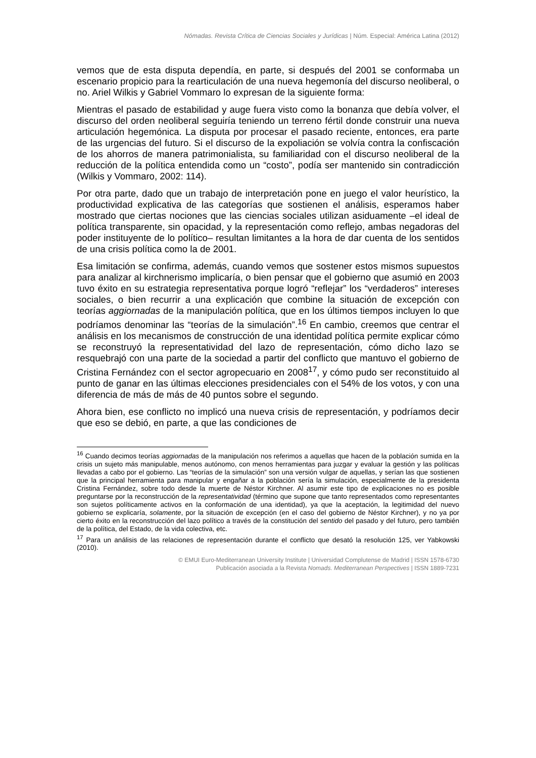Nómadas. Revista Crítica de Ciencias Sociales y Jurídicas | Núm. Especial: América Latina (2012)
vemos que de esta disputa dependía, en parte, si después del 2001 se conformaba un escenario propicio para la rearticulación de una nueva hegemonía del discurso neoliberal, o no. Ariel Wilkis y Gabriel Vommaro lo expresan de la siguiente forma:
Mientras el pasado de estabilidad y auge fuera visto como la bonanza que debía volver, el discurso del orden neoliberal seguiría teniendo un terreno fértil donde construir una nueva articulación hegemónica. La disputa por procesar el pasado reciente, entonces, era parte de las urgencias del futuro. Si el discurso de la expoliación se volvía contra la confiscación de los ahorros de manera patrimonialista, su familiaridad con el discurso neoliberal de la reducción de la política entendida como un “costo”, podía ser mantenido sin contradicción (Wilkis y Vommaro, 2002: 114).
Por otra parte, dado que un trabajo de interpretación pone en juego el valor heurístico, la productividad explicativa de las categorías que sostienen el análisis, esperamos haber mostrado que ciertas nociones que las ciencias sociales utilizan asiduamente –el ideal de política transparente, sin opacidad, y la representación como reflejo, ambas negadoras del poder instituyente de lo político– resultan limitantes a la hora de dar cuenta de los sentidos de una crisis política como la de 2001.
Esa limitación se confirma, además, cuando vemos que sostener estos mismos supuestos para analizar al kirchnerismo implicaría, o bien pensar que el gobierno que asumió en 2003 tuvo éxito en su estrategia representativa porque logró “reflejar” los “verdaderos” intereses sociales, o bien recurrir a una explicación que combine la situación de excepción con teorías aggiornadas de la manipulación política, que en los últimos tiempos incluyen lo que podríamos denominar las “teorías de la simulación”.<sup>16</sup> En cambio, creemos que centrar el análisis en los mecanismos de construcción de una identidad política permite explicar cómo se reconstruyó la representatividad del lazo de representación, cómo dicho lazo se resquebrajó con una parte de la sociedad a partir del conflicto que mantuvo el gobierno de Cristina Fernández con el sector agropecuario en 2008<sup>17</sup>, y cómo pudo ser reconstituido al punto de ganar en las últimas elecciones presidenciales con el 54% de los votos, y con una diferencia de más de más de 40 puntos sobre el segundo.
Ahora bien, ese conflicto no implicó una nueva crisis de representación, y podríamos decir que eso se debió, en parte, a que las condiciones de
<sup>16</sup> Cuando decimos teorías aggiornadas de la manipulación nos referimos a aquellas que hacen de la población sumida en la crisis un sujeto más manipulable, menos autónomo, con menos herramientas para juzgar y evaluar la gestión y las políticas llevadas a cabo por el gobierno. Las “teorías de la simulación” son una versión vulgar de aquellas, y serían las que sostienen que la principal herramienta para manipular y engañar a la población sería la simulación, especialmente de la presidenta Cristina Fernández, sobre todo desde la muerte de Néstor Kirchner. Al asumir este tipo de explicaciones no es posible preguntarse por la reconstrucción de la representatividad (término que supone que tanto representados como representantes son sujetos políticamente activos en la conformación de una identidad), ya que la aceptación, la legitimidad del nuevo gobierno se explicaría, solamente, por la situación de excepción (en el caso del gobierno de Néstor Kirchner), y no ya por cierto éxito en la reconstrucción del lazo político a través de la constitución del sentido del pasado y del futuro, pero también de la política, del Estado, de la vida colectiva, etc.
<sup>17</sup> Para un análisis de las relaciones de representación durante el conflicto que desató la resolución 125, ver Yabkowski (2010).
© EMUI Euro-Mediterranean University Institute | Universidad Complutense de Madrid | ISSN 1578-6730
Publicación asociada a la Revista Nomads. Mediterranean Perspectives | ISSN 1889-7231